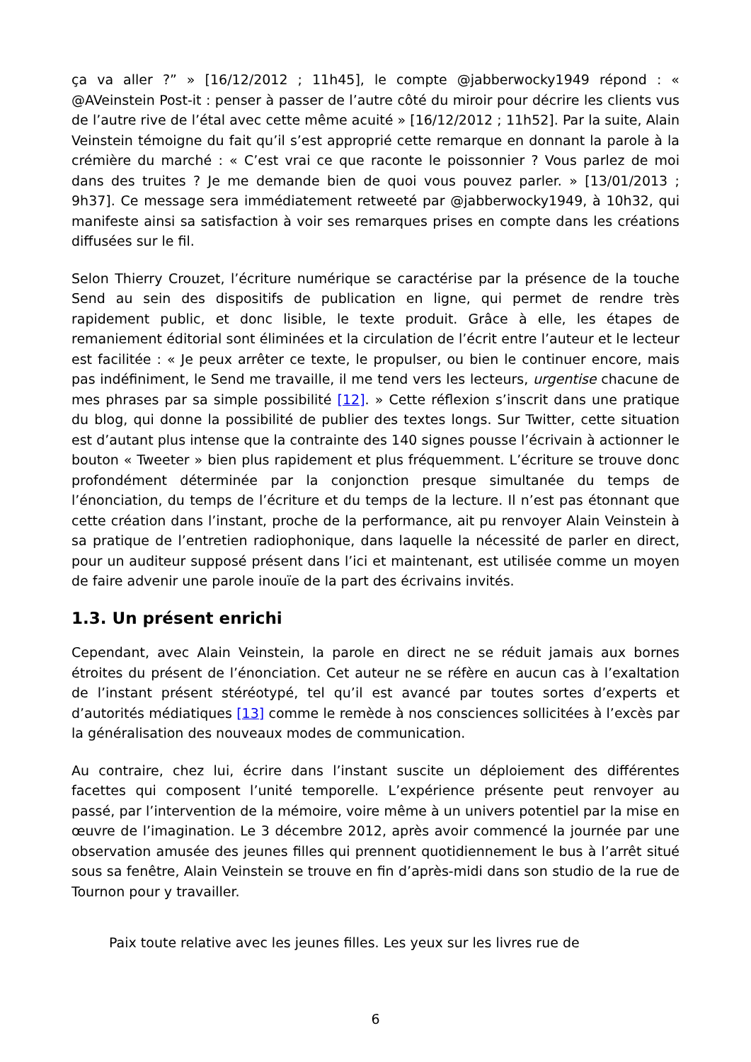ça va aller ?” » [16/12/2012 ; 11h45], le compte @jabberwocky1949 répond : « @AVeinstein Post-it : penser à passer de l’autre côté du miroir pour décrire les clients vus de l’autre rive de l’étal avec cette même acuité » [16/12/2012 ; 11h52]. Par la suite, Alain Veinstein témoigne du fait qu’il s’est approprié cette remarque en donnant la parole à la crémière du marché : « C’est vrai ce que raconte le poissonnier ? Vous parlez de moi dans des truites ? Je me demande bien de quoi vous pouvez parler. » [13/01/2013 ; 9h37]. Ce message sera immédiatement retweeté par @jabberwocky1949, à 10h32, qui manifeste ainsi sa satisfaction à voir ses remarques prises en compte dans les créations diffusées sur le fil.
Selon Thierry Crouzet, l’écriture numérique se caractérise par la présence de la touche Send au sein des dispositifs de publication en ligne, qui permet de rendre très rapidement public, et donc lisible, le texte produit. Grâce à elle, les étapes de remaniement éditorial sont éliminées et la circulation de l’écrit entre l’auteur et le lecteur est facilitée : « Je peux arrêter ce texte, le propulser, ou bien le continuer encore, mais pas indéfiniment, le Send me travaille, il me tend vers les lecteurs, urgentise chacune de mes phrases par sa simple possibilité [12]. » Cette réflexion s’inscrit dans une pratique du blog, qui donne la possibilité de publier des textes longs. Sur Twitter, cette situation est d’autant plus intense que la contrainte des 140 signes pousse l’écrivain à actionner le bouton « Tweeter » bien plus rapidement et plus fréquemment. L’écriture se trouve donc profondément déterminée par la conjonction presque simultanée du temps de l’énonciation, du temps de l’écriture et du temps de la lecture. Il n’est pas étonnant que cette création dans l’instant, proche de la performance, ait pu renvoyer Alain Veinstein à sa pratique de l’entretien radiophonique, dans laquelle la nécessité de parler en direct, pour un auditeur supposé présent dans l’ici et maintenant, est utilisée comme un moyen de faire advenir une parole inouïe de la part des écrivains invités.
1.3. Un présent enrichi
Cependant, avec Alain Veinstein, la parole en direct ne se réduit jamais aux bornes étroites du présent de l’énonciation. Cet auteur ne se réfère en aucun cas à l’exaltation de l’instant présent stéréotypé, tel qu’il est avancé par toutes sortes d’experts et d’autorités médiatiques [13] comme le remède à nos consciences sollicitées à l’excès par la généralisation des nouveaux modes de communication.
Au contraire, chez lui, écrire dans l’instant suscite un déploiement des différentes facettes qui composent l’unité temporelle. L’expérience présente peut renvoyer au passé, par l’intervention de la mémoire, voire même à un univers potentiel par la mise en œuvre de l’imagination. Le 3 décembre 2012, après avoir commencé la journée par une observation amusée des jeunes filles qui prennent quotidiennement le bus à l’arrêt situé sous sa fenêtre, Alain Veinstein se trouve en fin d’après-midi dans son studio de la rue de Tournon pour y travailler.
Paix toute relative avec les jeunes filles. Les yeux sur les livres rue de
6